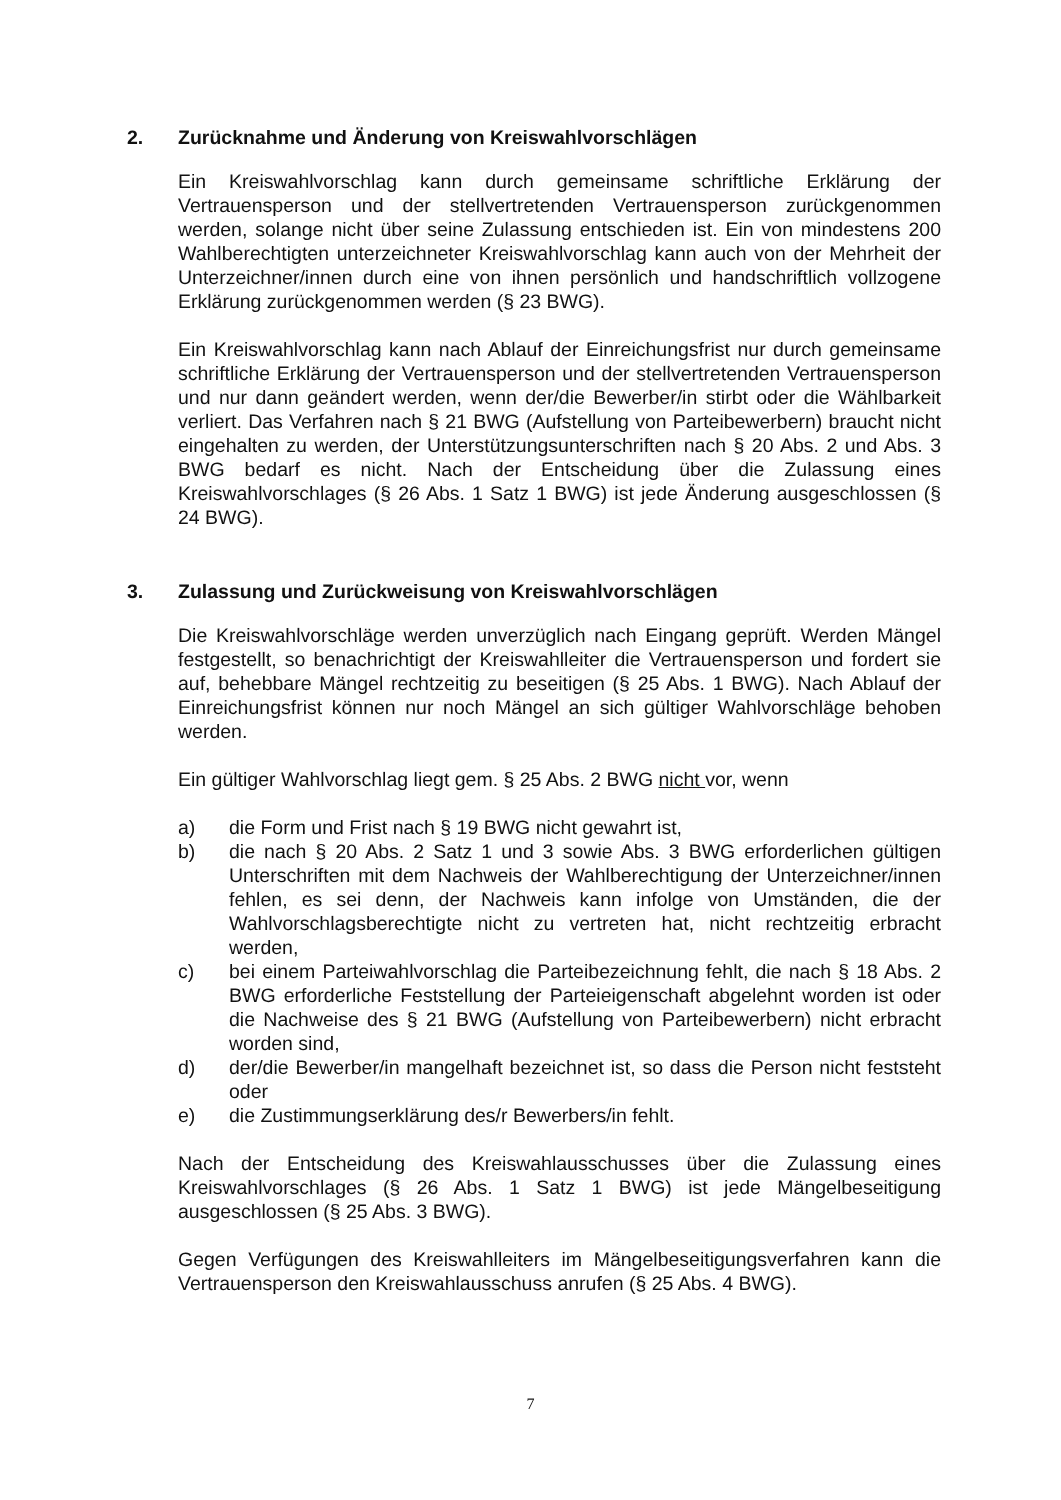2. Zurücknahme und Änderung von Kreiswahlvorschlägen
Ein Kreiswahlvorschlag kann durch gemeinsame schriftliche Erklärung der Vertrauensperson und der stellvertretenden Vertrauensperson zurückgenommen werden, solange nicht über seine Zulassung entschieden ist. Ein von mindestens 200 Wahlberechtigten unterzeichneter Kreiswahlvorschlag kann auch von der Mehrheit der Unterzeichner/innen durch eine von ihnen persönlich und handschriftlich vollzogene Erklärung zurückgenommen werden (§ 23 BWG).
Ein Kreiswahlvorschlag kann nach Ablauf der Einreichungsfrist nur durch gemeinsame schriftliche Erklärung der Vertrauensperson und der stellvertretenden Vertrauensperson und nur dann geändert werden, wenn der/die Bewerber/in stirbt oder die Wählbarkeit verliert. Das Verfahren nach § 21 BWG (Aufstellung von Parteibewerbern) braucht nicht eingehalten zu werden, der Unterstützungsunterschriften nach § 20 Abs. 2 und Abs. 3 BWG bedarf es nicht. Nach der Entscheidung über die Zulassung eines Kreiswahlvorschlages (§ 26 Abs. 1 Satz 1 BWG) ist jede Änderung ausgeschlossen (§ 24 BWG).
3. Zulassung und Zurückweisung von Kreiswahlvorschlägen
Die Kreiswahlvorschläge werden unverzüglich nach Eingang geprüft. Werden Mängel festgestellt, so benachrichtigt der Kreiswahlleiter die Vertrauensperson und fordert sie auf, behebbare Mängel rechtzeitig zu beseitigen (§ 25 Abs. 1 BWG). Nach Ablauf der Einreichungsfrist können nur noch Mängel an sich gültiger Wahlvorschläge behoben werden.
Ein gültiger Wahlvorschlag liegt gem. § 25 Abs. 2 BWG nicht vor, wenn
a) die Form und Frist nach § 19 BWG nicht gewahrt ist,
b) die nach § 20 Abs. 2 Satz 1 und 3 sowie Abs. 3 BWG erforderlichen gültigen Unterschriften mit dem Nachweis der Wahlberechtigung der Unterzeichner/innen fehlen, es sei denn, der Nachweis kann infolge von Umständen, die der Wahlvorschlagsberechtigte nicht zu vertreten hat, nicht rechtzeitig erbracht werden,
c) bei einem Parteiwahlvorschlag die Parteibezeichnung fehlt, die nach § 18 Abs. 2 BWG erforderliche Feststellung der Parteieigenschaft abgelehnt worden ist oder die Nachweise des § 21 BWG (Aufstellung von Parteibewerbern) nicht erbracht worden sind,
d) der/die Bewerber/in mangelhaft bezeichnet ist, so dass die Person nicht feststeht oder
e) die Zustimmungserklärung des/r Bewerbers/in fehlt.
Nach der Entscheidung des Kreiswahlausschusses über die Zulassung eines Kreiswahlvorschlages (§ 26 Abs. 1 Satz 1 BWG) ist jede Mängelbeseitigung ausgeschlossen (§ 25 Abs. 3 BWG).
Gegen Verfügungen des Kreiswahlleiters im Mängelbeseitigungsverfahren kann die Vertrauensperson den Kreiswahlausschuss anrufen (§ 25 Abs. 4 BWG).
7